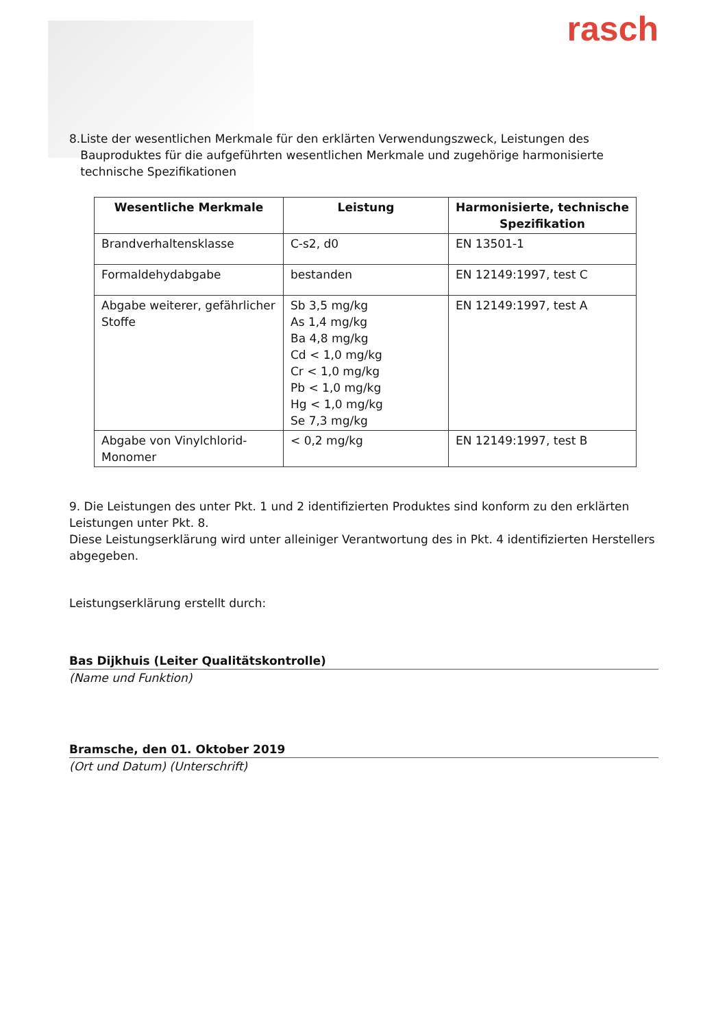rasch
8. Liste der wesentlichen Merkmale für den erklärten Verwendungszweck, Leistungen des Bauproduktes für die aufgeführten wesentlichen Merkmale und zugehörige harmonisierte technische Spezifikationen
| Wesentliche Merkmale | Leistung | Harmonisierte, technische Spezifikation |
| --- | --- | --- |
| Brandverhaltensklasse | C-s2, d0 | EN 13501-1 |
| Formaldehydabgabe | bestanden | EN 12149:1997, test C |
| Abgabe weiterer, gefährlicher Stoffe | Sb 3,5 mg/kg As 1,4 mg/kg Ba 4,8 mg/kg Cd < 1,0 mg/kg Cr < 1,0 mg/kg Pb < 1,0 mg/kg Hg < 1,0 mg/kg Se 7,3 mg/kg | EN 12149:1997, test A |
| Abgabe von Vinylchlorid-Monomer | < 0,2 mg/kg | EN 12149:1997, test B |
9. Die Leistungen des unter Pkt. 1 und 2 identifizierten Produktes sind konform zu den erklärten Leistungen unter Pkt. 8.
Diese Leistungserklärung wird unter alleiniger Verantwortung des in Pkt. 4 identifizierten Herstellers abgegeben.
Leistungserklärung erstellt durch:
Bas Dijkhuis (Leiter Qualitätskontrolle)
(Name und Funktion)
Bramsche, den 01. Oktober 2019
(Ort und Datum) (Unterschrift)